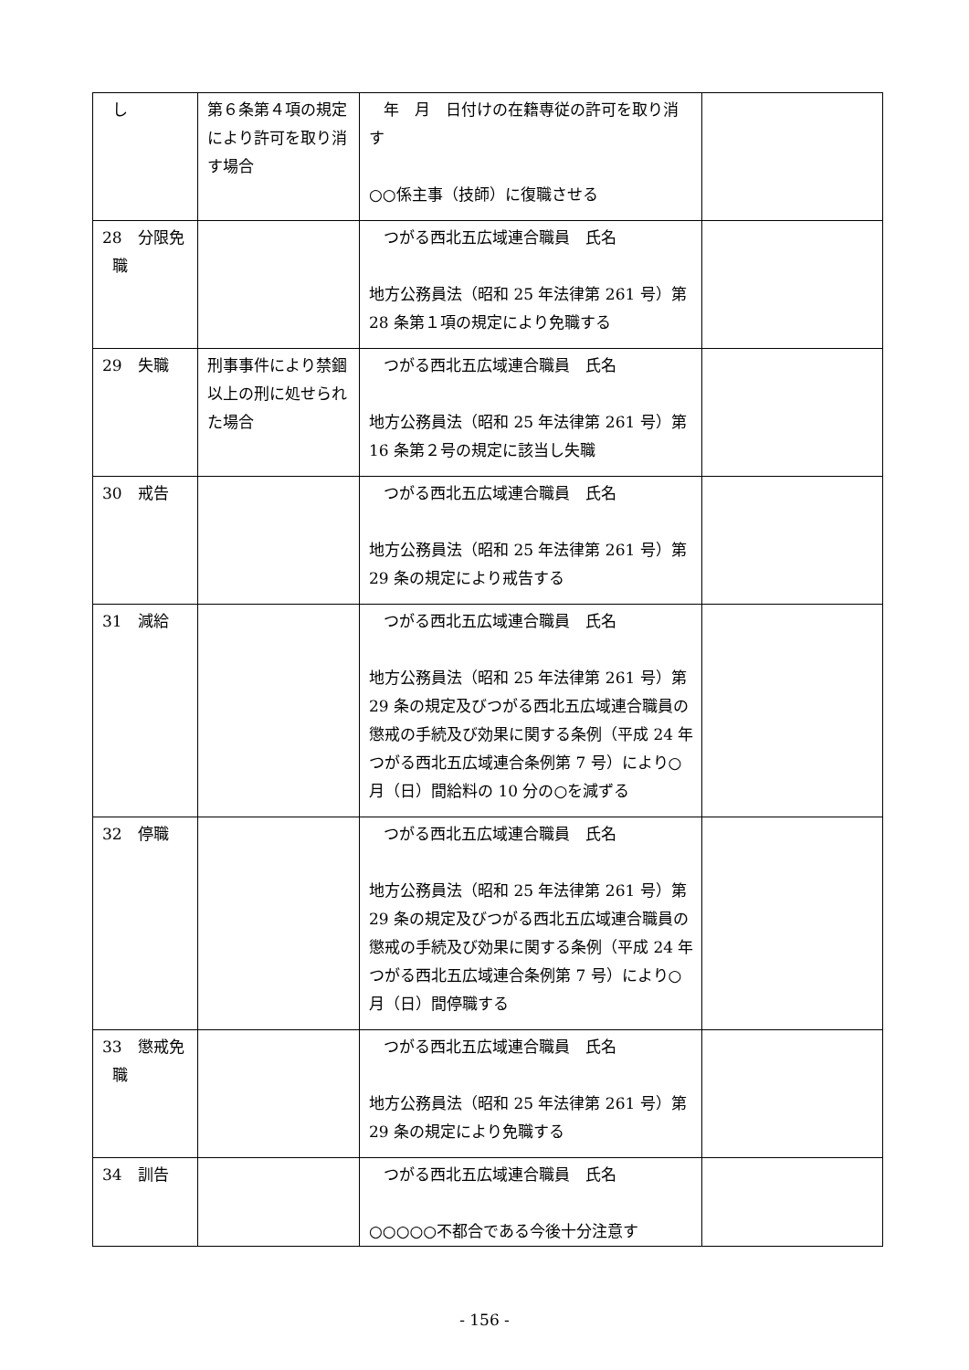| し | 第６条第４項の規定により許可を取り消す場合 | 年 月 日付けの在籍専従の許可を取り消す ○○係主事（技師）に復職させる | |
| 28 分限免 職 | | つがる西北五広域連合職員 氏名 地方公務員法（昭和 25 年法律第 261 号）第 28 条第１項の規定により免職する | |
| 29 失職 | 刑事事件により禁錮以上の刑に処せられた場合 | つがる西北五広域連合職員 氏名 地方公務員法（昭和 25 年法律第 261 号）第 16 条第２号の規定に該当し失職 | |
| 30 戒告 | | つがる西北五広域連合職員 氏名 地方公務員法（昭和 25 年法律第 261 号）第 29 条の規定により戒告する | |
| 31 減給 | | つがる西北五広域連合職員 氏名 地方公務員法（昭和 25 年法律第 261 号）第 29 条の規定及びつがる西北五広域連合職員の懲戒の手続及び効果に関する条例（平成 24 年つがる西北五広域連合条例第 7 号）により○月（日）間給料の 10 分の○を減ずる | |
| 32 停職 | | つがる西北五広域連合職員 氏名 地方公務員法（昭和 25 年法律第 261 号）第 29 条の規定及びつがる西北五広域連合職員の懲戒の手続及び効果に関する条例（平成 24 年つがる西北五広域連合条例第 7 号）により○月（日）間停職する | |
| 33 懲戒免 職 | | つがる西北五広域連合職員 氏名 地方公務員法（昭和 25 年法律第 261 号）第 29 条の規定により免職する | |
| 34 訓告 | | つがる西北五広域連合職員 氏名 ○○○○○不都合である今後十分注意す | |
- 156 -